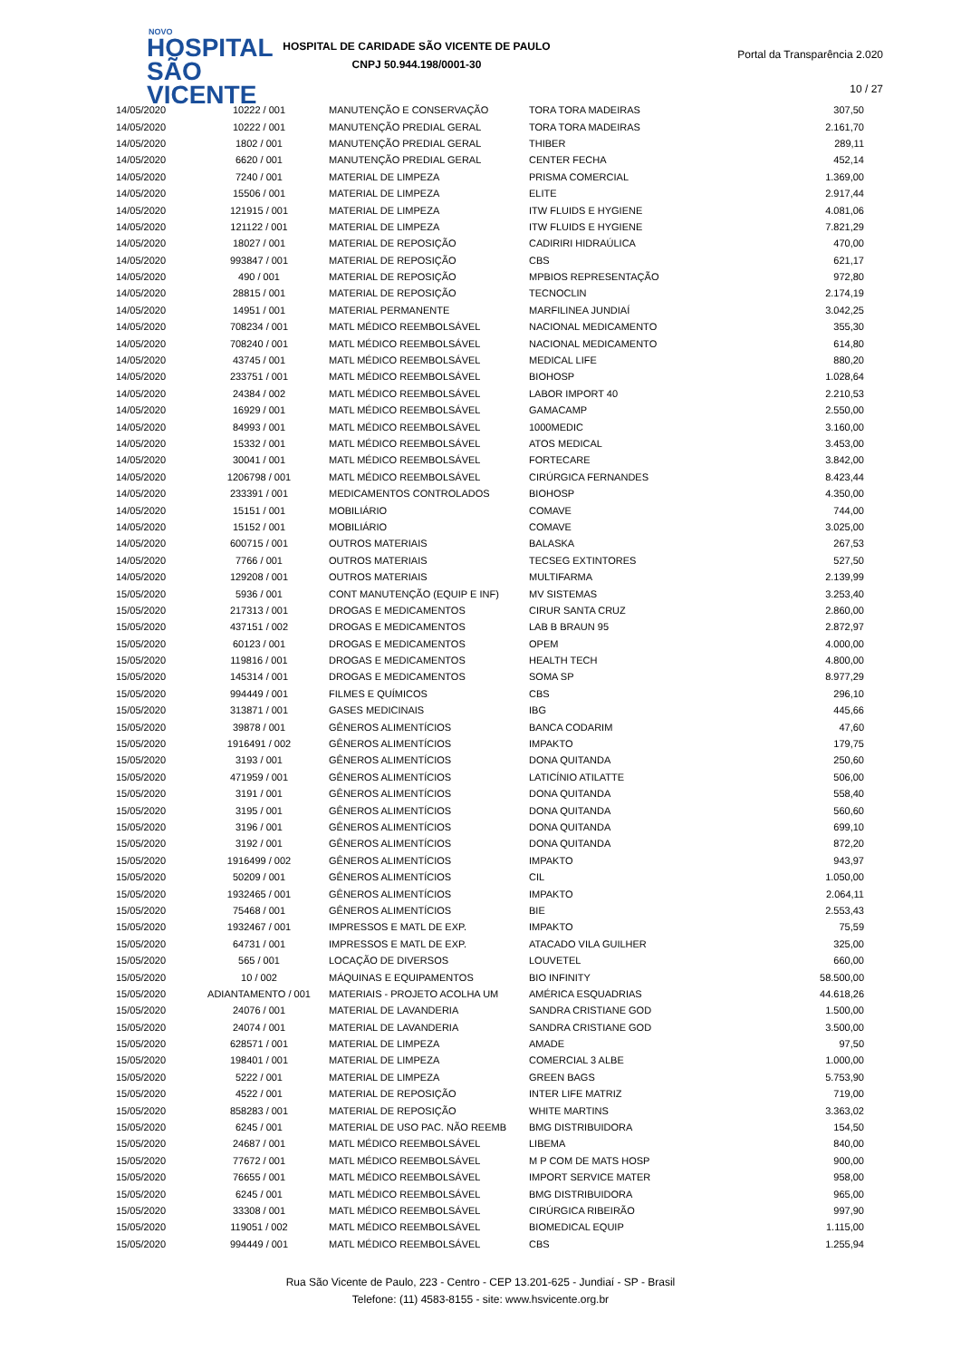NOVO
HOSPITAL
SÃO VICENTE
HOSPITAL DE CARIDADE SÃO VICENTE DE PAULO
CNPJ 50.944.198/0001-30
Portal da Transparência 2.020
10 / 27
| 14/05/2020 | 10222 / 001 | MANUTENÇÃO E CONSERVAÇÃO | TORA TORA MADEIRAS | 307,50 |
| 14/05/2020 | 10222 / 001 | MANUTENÇÃO PREDIAL GERAL | TORA TORA MADEIRAS | 2.161,70 |
| 14/05/2020 | 1802 / 001 | MANUTENÇÃO PREDIAL GERAL | THIBER | 289,11 |
| 14/05/2020 | 6620 / 001 | MANUTENÇÃO PREDIAL GERAL | CENTER FECHA | 452,14 |
| 14/05/2020 | 7240 / 001 | MATERIAL DE LIMPEZA | PRISMA COMERCIAL | 1.369,00 |
| 14/05/2020 | 15506 / 001 | MATERIAL DE LIMPEZA | ELITE | 2.917,44 |
| 14/05/2020 | 121915 / 001 | MATERIAL DE LIMPEZA | ITW FLUIDS E HYGIENE | 4.081,06 |
| 14/05/2020 | 121122 / 001 | MATERIAL DE LIMPEZA | ITW FLUIDS E HYGIENE | 7.821,29 |
| 14/05/2020 | 18027 / 001 | MATERIAL DE REPOSIÇÃO | CADIRIRI HIDRAÚLICA | 470,00 |
| 14/05/2020 | 993847 / 001 | MATERIAL DE REPOSIÇÃO | CBS | 621,17 |
| 14/05/2020 | 490 / 001 | MATERIAL DE REPOSIÇÃO | MPBIOS REPRESENTAÇÃO | 972,80 |
| 14/05/2020 | 28815 / 001 | MATERIAL DE REPOSIÇÃO | TECNOCLIN | 2.174,19 |
| 14/05/2020 | 14951 / 001 | MATERIAL PERMANENTE | MARFILINEA JUNDIAÍ | 3.042,25 |
| 14/05/2020 | 708234 / 001 | MATL MÉDICO REEMBOLSÁVEL | NACIONAL MEDICAMENTO | 355,30 |
| 14/05/2020 | 708240 / 001 | MATL MÉDICO REEMBOLSÁVEL | NACIONAL MEDICAMENTO | 614,80 |
| 14/05/2020 | 43745 / 001 | MATL MÉDICO REEMBOLSÁVEL | MEDICAL LIFE | 880,20 |
| 14/05/2020 | 233751 / 001 | MATL MÉDICO REEMBOLSÁVEL | BIOHOSP | 1.028,64 |
| 14/05/2020 | 24384 / 002 | MATL MÉDICO REEMBOLSÁVEL | LABOR IMPORT 40 | 2.210,53 |
| 14/05/2020 | 16929 / 001 | MATL MÉDICO REEMBOLSÁVEL | GAMACAMP | 2.550,00 |
| 14/05/2020 | 84993 / 001 | MATL MÉDICO REEMBOLSÁVEL | 1000MEDIC | 3.160,00 |
| 14/05/2020 | 15332 / 001 | MATL MÉDICO REEMBOLSÁVEL | ATOS MEDICAL | 3.453,00 |
| 14/05/2020 | 30041 / 001 | MATL MÉDICO REEMBOLSÁVEL | FORTECARE | 3.842,00 |
| 14/05/2020 | 1206798 / 001 | MATL MÉDICO REEMBOLSÁVEL | CIRÚRGICA FERNANDES | 8.423,44 |
| 14/05/2020 | 233391 / 001 | MEDICAMENTOS CONTROLADOS | BIOHOSP | 4.350,00 |
| 14/05/2020 | 15151 / 001 | MOBILIÁRIO | COMAVE | 744,00 |
| 14/05/2020 | 15152 / 001 | MOBILIÁRIO | COMAVE | 3.025,00 |
| 14/05/2020 | 600715 / 001 | OUTROS MATERIAIS | BALASKA | 267,53 |
| 14/05/2020 | 7766 / 001 | OUTROS MATERIAIS | TECSEG EXTINTORES | 527,50 |
| 14/05/2020 | 129208 / 001 | OUTROS MATERIAIS | MULTIFARMA | 2.139,99 |
| 15/05/2020 | 5936 / 001 | CONT MANUTENÇÃO (EQUIP E INF) | MV SISTEMAS | 3.253,40 |
| 15/05/2020 | 217313 / 001 | DROGAS E MEDICAMENTOS | CIRUR SANTA CRUZ | 2.860,00 |
| 15/05/2020 | 437151 / 002 | DROGAS E MEDICAMENTOS | LAB B BRAUN 95 | 2.872,97 |
| 15/05/2020 | 60123 / 001 | DROGAS E MEDICAMENTOS | OPEM | 4.000,00 |
| 15/05/2020 | 119816 / 001 | DROGAS E MEDICAMENTOS | HEALTH TECH | 4.800,00 |
| 15/05/2020 | 145314 / 001 | DROGAS E MEDICAMENTOS | SOMA SP | 8.977,29 |
| 15/05/2020 | 994449 / 001 | FILMES E QUÍMICOS | CBS | 296,10 |
| 15/05/2020 | 313871 / 001 | GASES MEDICINAIS | IBG | 445,66 |
| 15/05/2020 | 39878 / 001 | GÊNEROS ALIMENTÍCIOS | BANCA CODARIM | 47,60 |
| 15/05/2020 | 1916491 / 002 | GÊNEROS ALIMENTÍCIOS | IMPAKTO | 179,75 |
| 15/05/2020 | 3193 / 001 | GÊNEROS ALIMENTÍCIOS | DONA QUITANDA | 250,60 |
| 15/05/2020 | 471959 / 001 | GÊNEROS ALIMENTÍCIOS | LATICÍNIO ATILATTE | 506,00 |
| 15/05/2020 | 3191 / 001 | GÊNEROS ALIMENTÍCIOS | DONA QUITANDA | 558,40 |
| 15/05/2020 | 3195 / 001 | GÊNEROS ALIMENTÍCIOS | DONA QUITANDA | 560,60 |
| 15/05/2020 | 3196 / 001 | GÊNEROS ALIMENTÍCIOS | DONA QUITANDA | 699,10 |
| 15/05/2020 | 3192 / 001 | GÊNEROS ALIMENTÍCIOS | DONA QUITANDA | 872,20 |
| 15/05/2020 | 1916499 / 002 | GÊNEROS ALIMENTÍCIOS | IMPAKTO | 943,97 |
| 15/05/2020 | 50209 / 001 | GÊNEROS ALIMENTÍCIOS | CIL | 1.050,00 |
| 15/05/2020 | 1932465 / 001 | GÊNEROS ALIMENTÍCIOS | IMPAKTO | 2.064,11 |
| 15/05/2020 | 75468 / 001 | GÊNEROS ALIMENTÍCIOS | BIE | 2.553,43 |
| 15/05/2020 | 1932467 / 001 | IMPRESSOS E MATL DE EXP. | IMPAKTO | 75,59 |
| 15/05/2020 | 64731 / 001 | IMPRESSOS E MATL DE EXP. | ATACADO VILA GUILHER | 325,00 |
| 15/05/2020 | 565 / 001 | LOCAÇÃO DE DIVERSOS | LOUVETEL | 660,00 |
| 15/05/2020 | 10 / 002 | MÁQUINAS E EQUIPAMENTOS | BIO INFINITY | 58.500,00 |
| 15/05/2020 | ADIANTAMENTO / 001 | MATERIAIS - PROJETO ACOLHA UM | AMÉRICA ESQUADRIAS | 44.618,26 |
| 15/05/2020 | 24076 / 001 | MATERIAL DE LAVANDERIA | SANDRA CRISTIANE GOD | 1.500,00 |
| 15/05/2020 | 24074 / 001 | MATERIAL DE LAVANDERIA | SANDRA CRISTIANE GOD | 3.500,00 |
| 15/05/2020 | 628571 / 001 | MATERIAL DE LIMPEZA | AMADE | 97,50 |
| 15/05/2020 | 198401 / 001 | MATERIAL DE LIMPEZA | COMERCIAL 3 ALBE | 1.000,00 |
| 15/05/2020 | 5222 / 001 | MATERIAL DE LIMPEZA | GREEN BAGS | 5.753,90 |
| 15/05/2020 | 4522 / 001 | MATERIAL DE REPOSIÇÃO | INTER LIFE MATRIZ | 719,00 |
| 15/05/2020 | 858283 / 001 | MATERIAL DE REPOSIÇÃO | WHITE MARTINS | 3.363,02 |
| 15/05/2020 | 6245 / 001 | MATERIAL DE USO PAC. NÃO REEMB | BMG DISTRIBUIDORA | 154,50 |
| 15/05/2020 | 24687 / 001 | MATL MÉDICO REEMBOLSÁVEL | LIBEMA | 840,00 |
| 15/05/2020 | 77672 / 001 | MATL MÉDICO REEMBOLSÁVEL | M P COM DE MATS HOSP | 900,00 |
| 15/05/2020 | 76655 / 001 | MATL MÉDICO REEMBOLSÁVEL | IMPORT SERVICE MATER | 958,00 |
| 15/05/2020 | 6245 / 001 | MATL MÉDICO REEMBOLSÁVEL | BMG DISTRIBUIDORA | 965,00 |
| 15/05/2020 | 33308 / 001 | MATL MÉDICO REEMBOLSÁVEL | CIRÚRGICA RIBEIRÃO | 997,90 |
| 15/05/2020 | 119051 / 002 | MATL MÉDICO REEMBOLSÁVEL | BIOMEDICAL EQUIP | 1.115,00 |
| 15/05/2020 | 994449 / 001 | MATL MÉDICO REEMBOLSÁVEL | CBS | 1.255,94 |
Rua São Vicente de Paulo, 223 - Centro - CEP 13.201-625 - Jundiaí - SP - Brasil
Telefone: (11) 4583-8155 - site: www.hsvicente.org.br